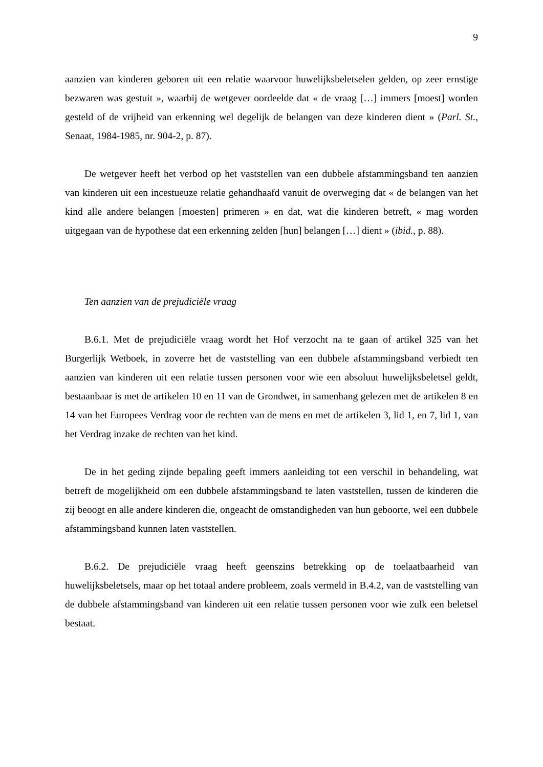9
aanzien van kinderen geboren uit een relatie waarvoor huwelijksbeletselen gelden, op zeer ernstige bezwaren was gestuit », waarbij de wetgever oordeelde dat « de vraag […] immers [moest] worden gesteld of de vrijheid van erkenning wel degelijk de belangen van deze kinderen dient » (Parl. St., Senaat, 1984-1985, nr. 904-2, p. 87).
De wetgever heeft het verbod op het vaststellen van een dubbele afstammingsband ten aanzien van kinderen uit een incestueuze relatie gehandhaafd vanuit de overweging dat « de belangen van het kind alle andere belangen [moesten] primeren » en dat, wat die kinderen betreft, « mag worden uitgegaan van de hypothese dat een erkenning zelden [hun] belangen […] dient » (ibid., p. 88).
Ten aanzien van de prejudiciële vraag
B.6.1. Met de prejudiciële vraag wordt het Hof verzocht na te gaan of artikel 325 van het Burgerlijk Wetboek, in zoverre het de vaststelling van een dubbele afstammingsband verbiedt ten aanzien van kinderen uit een relatie tussen personen voor wie een absoluut huwelijksbeletsel geldt, bestaanbaar is met de artikelen 10 en 11 van de Grondwet, in samenhang gelezen met de artikelen 8 en 14 van het Europees Verdrag voor de rechten van de mens en met de artikelen 3, lid 1, en 7, lid 1, van het Verdrag inzake de rechten van het kind.
De in het geding zijnde bepaling geeft immers aanleiding tot een verschil in behandeling, wat betreft de mogelijkheid om een dubbele afstammingsband te laten vaststellen, tussen de kinderen die zij beoogt en alle andere kinderen die, ongeacht de omstandigheden van hun geboorte, wel een dubbele afstammingsband kunnen laten vaststellen.
B.6.2. De prejudiciële vraag heeft geenszins betrekking op de toelaatbaarheid van huwelijksbeletsels, maar op het totaal andere probleem, zoals vermeld in B.4.2, van de vaststelling van de dubbele afstammingsband van kinderen uit een relatie tussen personen voor wie zulk een beletsel bestaat.